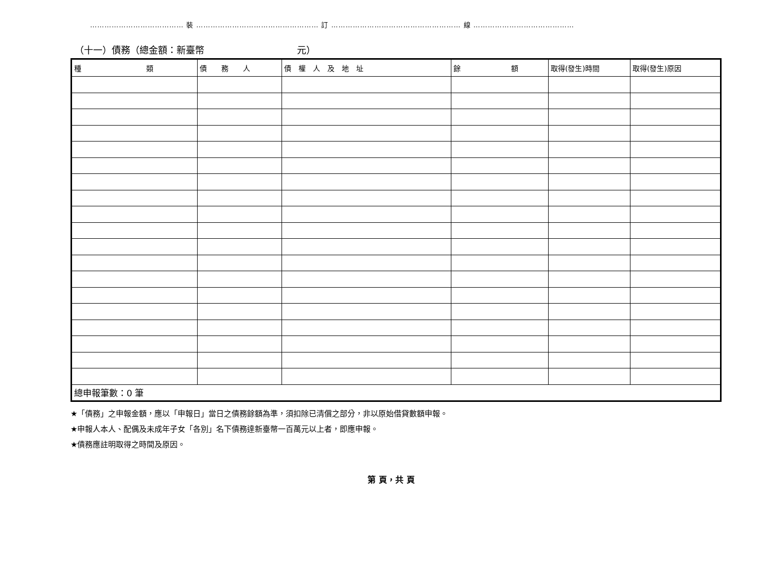………………………………… 裝 …………………………………………… 訂 ……………………………………………… 線 ……………………………………
（十一）債務（總金額：新臺幣　　　　　　　　　　元）
| 種 類 | 債 務 人 | 債 權 人 及 地 址 | 餘 額 | 取得(發生)時間 | 取得(發生)原因 |
| --- | --- | --- | --- | --- | --- |
| 總申報筆數：0 筆 | | | | | |
★「債務」之申報金額，應以「申報日」當日之債務餘額為準，須扣除已清償之部分，非以原始借貸數額申報。
★申報人本人、配偶及未成年子女「各別」名下債務達新臺幣一百萬元以上者，即應申報。
★債務應註明取得之時間及原因。
第 頁，共 頁